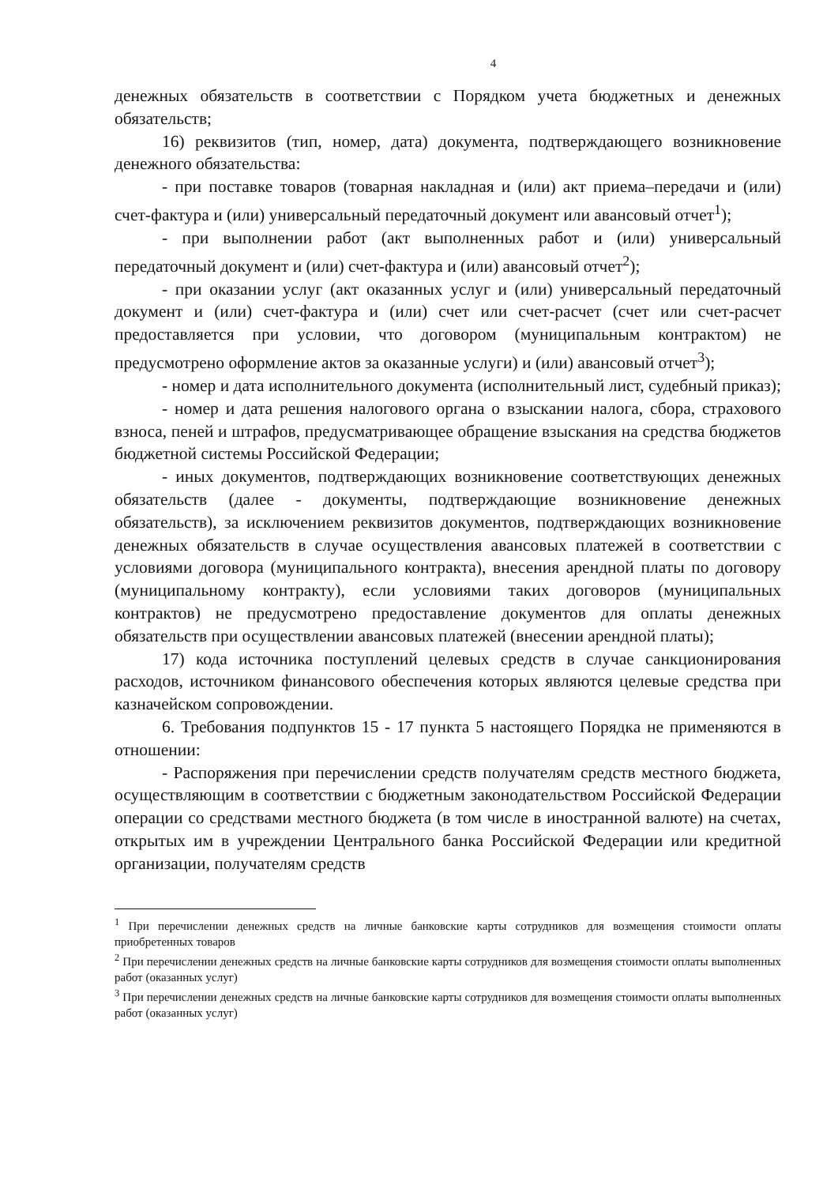4
денежных обязательств в соответствии с Порядком учета бюджетных и денежных обязательств;
16) реквизитов (тип, номер, дата) документа, подтверждающего возникновение денежного обязательства:
- при поставке товаров (товарная накладная и (или) акт приема–передачи и (или) счет-фактура и (или) универсальный передаточный документ или авансовый отчет<sup>1</sup>);
- при выполнении работ (акт выполненных работ и (или) универсальный передаточный документ и (или) счет-фактура и (или) авансовый отчет<sup>2</sup>);
- при оказании услуг (акт оказанных услуг и (или) универсальный передаточный документ и (или) счет-фактура и (или) счет или счет-расчет (счет или счет-расчет предоставляется при условии, что договором (муниципальным контрактом) не предусмотрено оформление актов за оказанные услуги) и (или) авансовый отчет<sup>3</sup>);
- номер и дата исполнительного документа (исполнительный лист, судебный приказ);
- номер и дата решения налогового органа о взыскании налога, сбора, страхового взноса, пеней и штрафов, предусматривающее обращение взыскания на средства бюджетов бюджетной системы Российской Федерации;
- иных документов, подтверждающих возникновение соответствующих денежных обязательств (далее - документы, подтверждающие возникновение денежных обязательств), за исключением реквизитов документов, подтверждающих возникновение денежных обязательств в случае осуществления авансовых платежей в соответствии с условиями договора (муниципального контракта), внесения арендной платы по договору (муниципальному контракту), если условиями таких договоров (муниципальных контрактов) не предусмотрено предоставление документов для оплаты денежных обязательств при осуществлении авансовых платежей (внесении арендной платы);
17) кода источника поступлений целевых средств в случае санкционирования расходов, источником финансового обеспечения которых являются целевые средства при казначейском сопровождении.
6. Требования подпунктов 15 - 17 пункта 5 настоящего Порядка не применяются в отношении:
- Распоряжения при перечислении средств получателям средств местного бюджета, осуществляющим в соответствии с бюджетным законодательством Российской Федерации операции со средствами местного бюджета (в том числе в иностранной валюте) на счетах, открытых им в учреждении Центрального банка Российской Федерации или кредитной организации, получателям средств
<sup>1</sup> При перечислении денежных средств на личные банковские карты сотрудников для возмещения стоимости оплаты приобретенных товаров
<sup>2</sup> При перечислении денежных средств на личные банковские карты сотрудников для возмещения стоимости оплаты выполненных работ (оказанных услуг)
<sup>3</sup> При перечислении денежных средств на личные банковские карты сотрудников для возмещения стоимости оплаты выполненных работ (оказанных услуг)